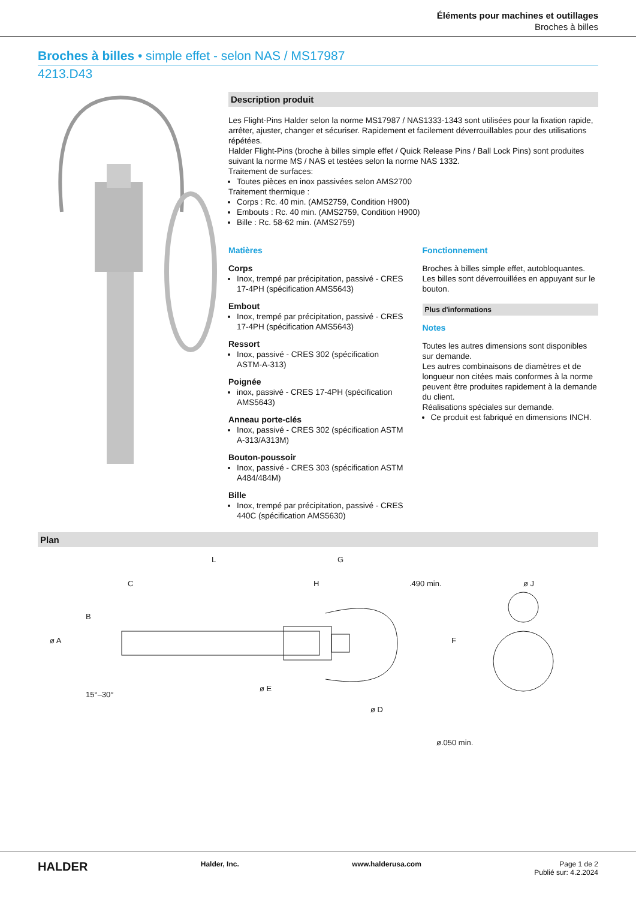Éléments pour machines et outillages
Broches à billes
Broches à billes • simple effet - selon NAS / MS17987
4213.D43
Description produit
Les Flight-Pins Halder selon la norme MS17987 / NAS1333-1343 sont utilisées pour la fixation rapide, arrêter, ajuster, changer et sécuriser. Rapidement et facilement déverrouillables pour des utilisations répétées.
Halder Flight-Pins (broche à billes simple effet / Quick Release Pins / Ball Lock Pins) sont produites suivant la norme MS / NAS et testées selon la norme NAS 1332.
Traitement de surfaces:
Toutes pièces en inox passivées selon AMS2700
Traitement thermique :
Corps : Rc. 40 min. (AMS2759, Condition H900)
Embouts : Rc. 40 min. (AMS2759, Condition H900)
Bille : Rc. 58-62 min. (AMS2759)
Matières
Corps
Inox, trempé par précipitation, passivé - CRES 17-4PH (spécification AMS5643)
Embout
Inox, trempé par précipitation, passivé - CRES 17-4PH (spécification AMS5643)
Ressort
Inox, passivé - CRES 302 (spécification ASTM-A-313)
Poignée
inox, passivé - CRES 17-4PH (spécification AMS5643)
Anneau porte-clés
Inox, passivé - CRES 302 (spécification ASTM A-313/A313M)
Bouton-poussoir
Inox, passivé - CRES 303 (spécification ASTM A484/484M)
Bille
Inox, trempé par précipitation, passivé - CRES 440C (spécification AMS5630)
Fonctionnement
Broches à billes simple effet, autobloquantes. Les billes sont déverrouillées en appuyant sur le bouton.
Plus d'informations
Notes
Toutes les autres dimensions sont disponibles sur demande.
Les autres combinaisons de diamètres et de longueur non citées mais conformes à la norme peuvent être produites rapidement à la demande du client.
Réalisations spéciales sur demande.
Ce produit est fabriqué en dimensions INCH.
Plan
L
G
C
H
.490 min.
ø J
ø A
B
F
ø E
ø D
15°–30°
ø.050 min.
HALDER Halder, Inc. www.halderusa.com Page 1 de 2
Publié sur: 4.2.2024